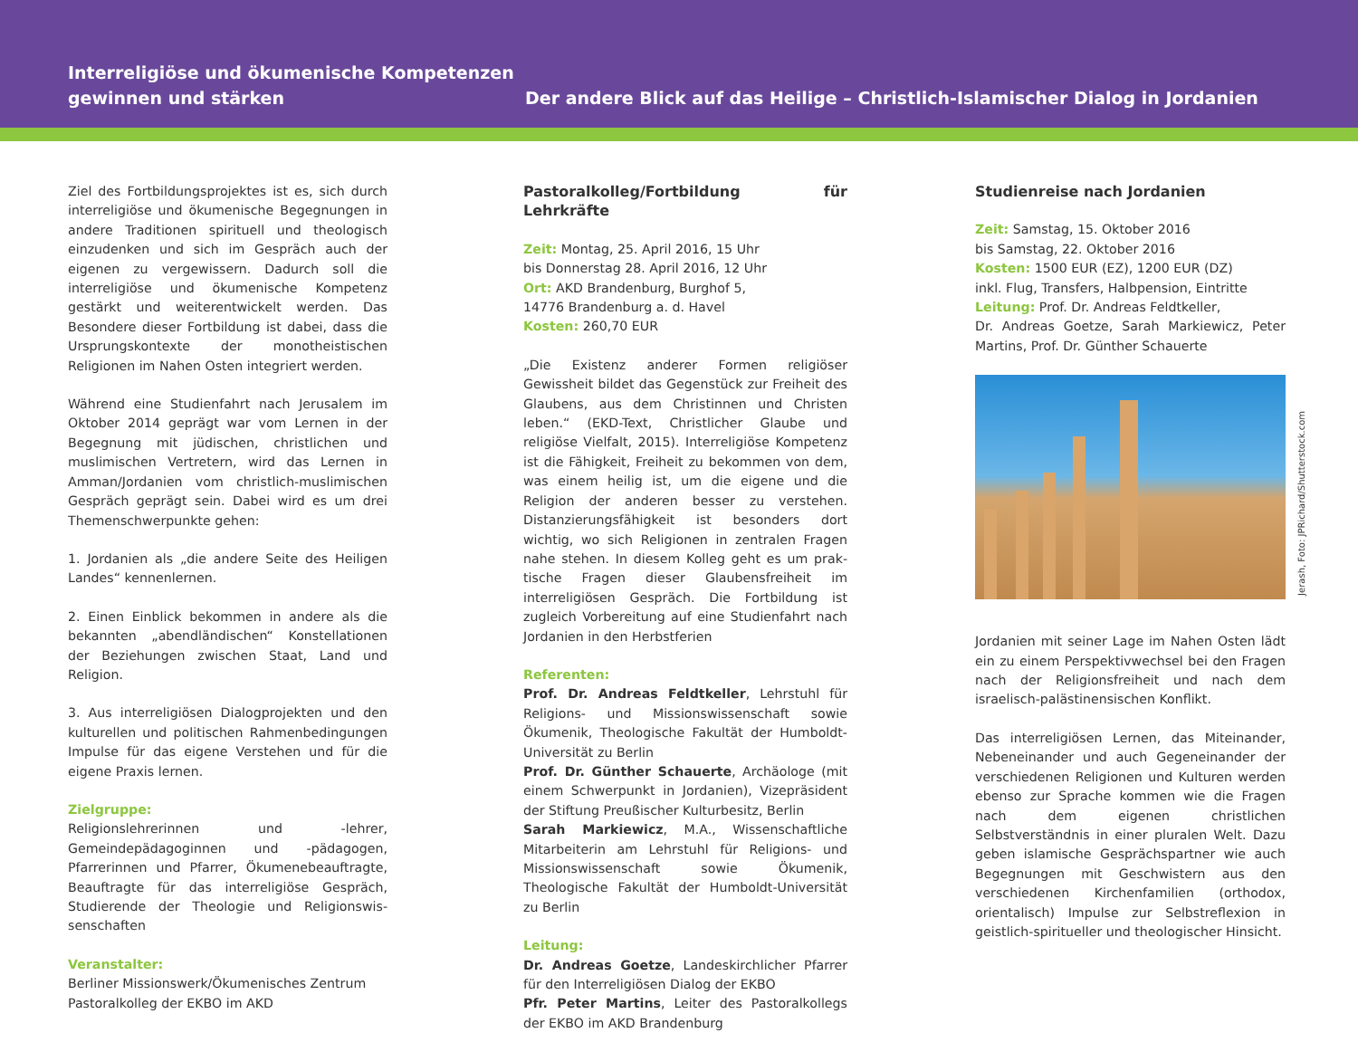Interreligiöse und ökumenische Kompetenzen gewinnen und stärken
Der andere Blick auf das Heilige – Christlich-Islamischer Dialog in Jordanien
Ziel des Fortbildungsprojektes ist es, sich durch inter­religiöse und ökumenische Begegnungen in andere Traditionen spirituell und theologisch einzudenken und sich im Gespräch auch der eigenen zu vergewissern. Dadurch soll die interreligiöse und ökumenische Kompetenz gestärkt und weiterentwickelt werden. Das Besondere dieser Fortbildung ist dabei, dass die Ursprungskontexte der monotheistischen Religionen im Nahen Osten integriert werden.
Während eine Studienfahrt nach Jerusalem im Oktober 2014 geprägt war vom Lernen in der Begegnung mit jüdischen, christlichen und muslimischen Vertretern, wird das Lernen in Amman/Jordanien vom christlich-muslimischen Gespräch geprägt sein. Dabei wird es um drei Themenschwerpunkte gehen:
1. Jordanien als „die andere Seite des Heiligen Landes“ kennenlernen.
2. Einen Einblick bekommen in andere als die bekann­ten „abendländischen“ Konstellationen der Beziehun­gen zwischen Staat, Land und Religion.
3. Aus interreligiösen Dialogprojekten und den kulturel­len und politischen Rahmenbedingungen Impulse für das eigene Verstehen und für die eigene Praxis lernen.
Zielgruppe:
Religionslehrerinnen und -lehrer, Gemeindepädago­ginnen und -pädagogen, Pfarrerinnen und Pfarrer, Ökumenebeauftragte, Beauftragte für das interreligiöse Gespräch, Studierende der Theologie und Religionswis­senschaften
Veranstalter:
Berliner Missionswerk/Ökumenisches Zentrum
Pastoralkolleg der EKBO im AKD
Pastoralkolleg/Fortbildung für Lehrkräfte
Zeit: Montag, 25. April 2016, 15 Uhr
bis Donnerstag 28. April 2016, 12 Uhr
Ort: AKD Brandenburg, Burghof 5,
14776 Brandenburg a. d. Havel
Kosten: 260,70 EUR
„Die Existenz anderer Formen religiöser Gewissheit bil­det das Gegenstück zur Freiheit des Glaubens, aus dem Christinnen und Christen leben.“ (EKD-Text, Christlicher Glaube und religiöse Vielfalt, 2015). Interreligiöse Kom­petenz ist die Fähigkeit, Freiheit zu bekommen von dem, was einem heilig ist, um die eigene und die Religion der anderen besser zu verstehen. Distanzierungsfähigkeit ist besonders dort wichtig, wo sich Religionen in zentralen Fragen nahe stehen. In diesem Kolleg geht es um prak­tische Fragen dieser Glaubensfreiheit im interreligiösen Gespräch. Die Fortbildung ist zugleich Vorbereitung auf eine Studienfahrt nach Jordanien in den Herbstferien
Referenten:
Prof. Dr. Andreas Feldtkeller, Lehrstuhl für Religions- und Missionswissenschaft sowie Ökumenik, Theologi­sche Fakultät der Humboldt-Universität zu Berlin
Prof. Dr. Günther Schauerte, Archäologe (mit einem Schwerpunkt in Jordanien), Vizepräsident der Stiftung Preußischer Kulturbesitz, Berlin
Sarah Markiewicz, M.A., Wissenschaftliche Mitar­beiterin am Lehrstuhl für Religions- und Missionswis­senschaft sowie Ökumenik, Theologische Fakultät der Humboldt-Universität zu Berlin
Leitung:
Dr. Andreas Goetze, Landeskirchlicher Pfarrer für den Interreligiösen Dialog der EKBO
Pfr. Peter Martins, Leiter des Pastoralkollegs der EKBO im AKD Brandenburg
Studienreise nach Jordanien
Zeit: Samstag, 15. Oktober 2016
bis Samstag, 22. Oktober 2016
Kosten: 1500 EUR (EZ), 1200 EUR (DZ)
inkl. Flug, Transfers, Halbpension, Eintritte
Leitung: Prof. Dr. Andreas Feldtkeller,
Dr. Andreas Goetze, Sarah Markiewicz, Peter Martins, Prof. Dr. Günther Schauerte
Jerash, Foto: JPRichard/Shutterstock.com
Jordanien mit seiner Lage im Nahen Osten lädt ein zu einem Perspektivwechsel bei den Fragen nach der Religionsfreiheit und nach dem israelisch-palästinen­sischen Konflikt.
Das interreligiösen Lernen, das Miteinander, Nebenei­nander und auch Gegeneinander der verschiedenen Religionen und Kulturen werden ebenso zur Sprache kommen wie die Fragen nach dem eigenen christli­chen Selbstverständnis in einer pluralen Welt. Dazu geben islamische Gesprächspartner wie auch Begeg­nungen mit Geschwistern aus den verschiedenen Kirchenfamilien (orthodox, orientalisch) Impulse zur Selbstreflexion in geistlich-spiritueller und theologi­scher Hinsicht.